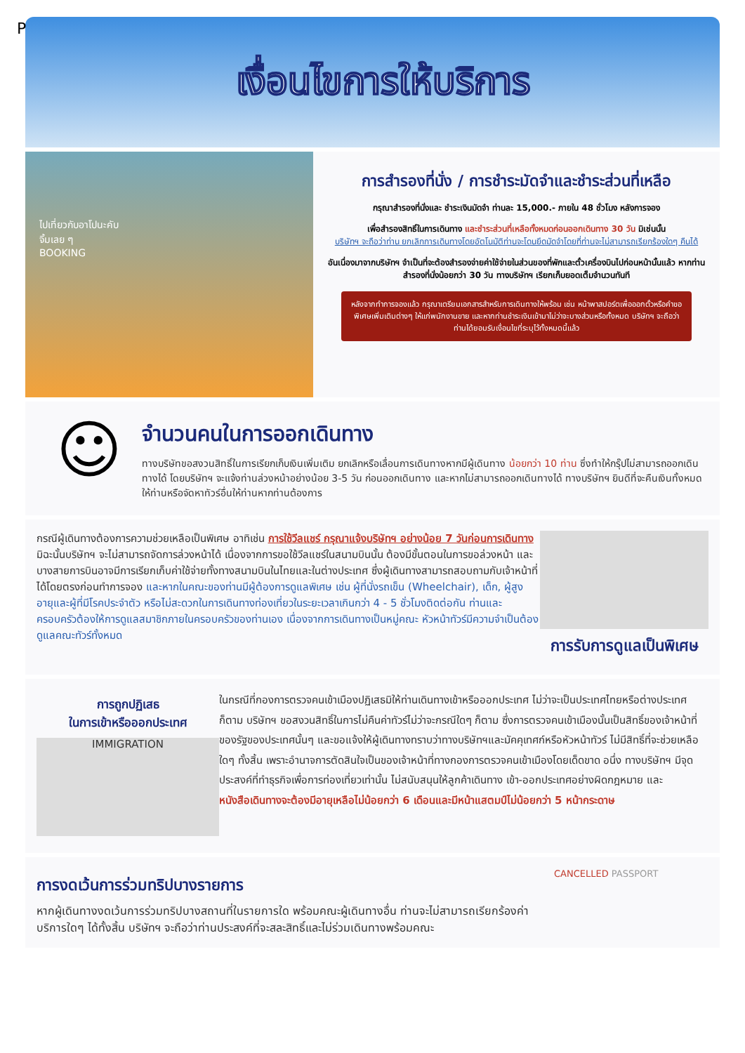P
เงื่อนไขการให้บริการ
ไปเที่ยวกับอาโปนะคับ
จิ้มเลย ๆ
BOOKING
การสำรองที่นั่ง / การชำระมัดจำและชำระส่วนที่เหลือ
กรุณาสำรองที่นั่งและ ชำระเงินมัดจำ ท่านละ 15,000.- ภายใน 48 ชั่วโมง หลังการจอง
เพื่อสำรองสิทธิ์ในการเดินทาง และชำระส่วนที่เหลือทั้งหมดก่อนออกเดินทาง 30 วัน มิเช่นนั้น
บริษัทฯ จะถือว่าท่าน ยกเลิกการเดินทางโดยอัตโนมัติท่านจะโดนยึดมัดจำโดยที่ท่านจะไม่สามารถเรียกร้องใดๆ คืนได้
อันเนื่องมาจากบริษัทฯ จำเป็นที่จะต้องสำรองจ่ายค่าใช้จ่ายในส่วนของที่พักและตั๋วเครื่องบินไปก่อนหน้านั้นแล้ว หากท่านสำรองที่นั่งน้อยกว่า 30 วัน ทางบริษัทฯ เรียกเก็บยอดเต็มจำนวนทันที
หลังจากทำการจองแล้ว กรุณาเตรียมเอกสารสำหรับการเดินทางให้พร้อม เช่น หน้าพาสปอร์ตเพื่อออกตั๋วหรือคำขอพิเศษเพิ่มเติมต่างๆ ให้แก่พนักงานขาย และหากท่านชำระเงินเข้ามาไม่ว่าจะบางส่วนหรือทั้งหมด บริษัทฯ จะถือว่าท่านได้ยอมรับเงื่อนไขที่ระบุไว้ทั้งหมดนี้แล้ว
☺
จำนวนคนในการออกเดินทาง
ทางบริษัทขอสงวนสิทธิ์ในการเรียกเก็บเงินเพิ่มเติม ยกเลิกหรือเลื่อนการเดินทางหากมีผู้เดินทาง น้อยกว่า 10 ท่าน ซึ่งทำให้กรุ๊ปไม่สามารถออกเดินทางได้ โดยบริษัทฯ จะแจ้งท่านล่วงหน้าอย่างน้อย 3-5 วัน ก่อนออกเดินทาง และหากไม่สามารถออกเดินทางได้ ทางบริษัทฯ ยินดีที่จะคืนเงินทั้งหมดให้ท่านหรือจัดหาทัวร์อื่นให้ท่านหากท่านต้องการ
กรณีผู้เดินทางต้องการความช่วยเหลือเป็นพิเศษ อาทิเช่น การใช้วีลแชร์ กรุณาแจ้งบริษัทฯ อย่างน้อย 7 วันก่อนการเดินทาง มิฉะนั้นบริษัทฯ จะไม่สามารถจัดการล่วงหน้าได้ เนื่องจากการขอใช้วีลแชร์ในสนามบินนั้น ต้องมีขั้นตอนในการขอล่วงหน้า และบางสายการบินอาจมีการเรียกเก็บค่าใช้จ่ายทั้งทางสนามบินในไทยและในต่างประเทศ ซึ่งผู้เดินทางสามารถสอบถามกับเจ้าหน้าที่ได้โดยตรงก่อนทำการจอง และหากในคณะของท่านมีผู้ต้องการดูแลพิเศษ เช่น ผู้ที่นั่งรถเข็น (Wheelchair), เด็ก, ผู้สูงอายุและผู้ที่มีโรคประจำตัว หรือไม่สะดวกในการเดินทางท่องเที่ยวในระยะเวลาเกินกว่า 4 - 5 ชั่วโมงติดต่อกัน ท่านและครอบครัวต้องให้การดูแลสมาชิกภายในครอบครัวของท่านเอง เนื่องจากการเดินทางเป็นหมู่คณะ หัวหน้าทัวร์มีความจำเป็นต้องดูแลคณะทัวร์ทั้งหมด
การรับการดูแลเป็นพิเศษ
การถูกปฏิเสธ
ในการเข้าหรือออกประเทศ
IMMIGRATION
ในกรณีที่กองการตรวจคนเข้าเมืองปฏิเสธมิให้ท่านเดินทางเข้าหรือออกประเทศ ไม่ว่าจะเป็นประเทศไทยหรือต่างประเทศก็ตาม บริษัทฯ ขอสงวนสิทธิ์ในการไม่คืนค่าทัวร์ไม่ว่าจะกรณีใดๆ ก็ตาม ซึ่งการตรวจคนเข้าเมืองนั้นเป็นสิทธิ์ของเจ้าหน้าที่ของรัฐของประเทศนั้นๆ และขอแจ้งให้ผู้เดินทางทราบว่าทางบริษัทฯและมัคคุเทศก์หรือหัวหน้าทัวร์ ไม่มีสิทธิ์ที่จะช่วยเหลือใดๆ ทั้งสิ้น เพราะอำนาจการตัดสินใจเป็นของเจ้าหน้าที่ทางกองการตรวจคนเข้าเมืองโดยเด็ดขาด อนึ่ง ทางบริษัทฯ มีจุดประสงค์ที่ทำธุรกิจเพื่อการท่องเที่ยวเท่านั้น ไม่สนับสนุนให้ลูกค้าเดินทาง เข้า-ออกประเทศอย่างผิดกฎหมาย และ หนังสือเดินทางจะต้องมีอายุเหลือไม่น้อยกว่า 6 เดือนและมีหน้าแสตมป์ไม่น้อยกว่า 5 หน้ากระดาษ
การงดเว้นการร่วมทริปบางรายการ
หากผู้เดินทางงดเว้นการร่วมทริปบางสถานที่ในรายการใด พร้อมคณะผู้เดินทางอื่น ท่านจะไม่สามารถเรียกร้องค่าบริการใดๆ ได้ทั้งสิ้น บริษัทฯ จะถือว่าท่านประสงค์ที่จะสละสิทธิ์และไม่ร่วมเดินทางพร้อมคณะ
CANCELLED PASSPORT